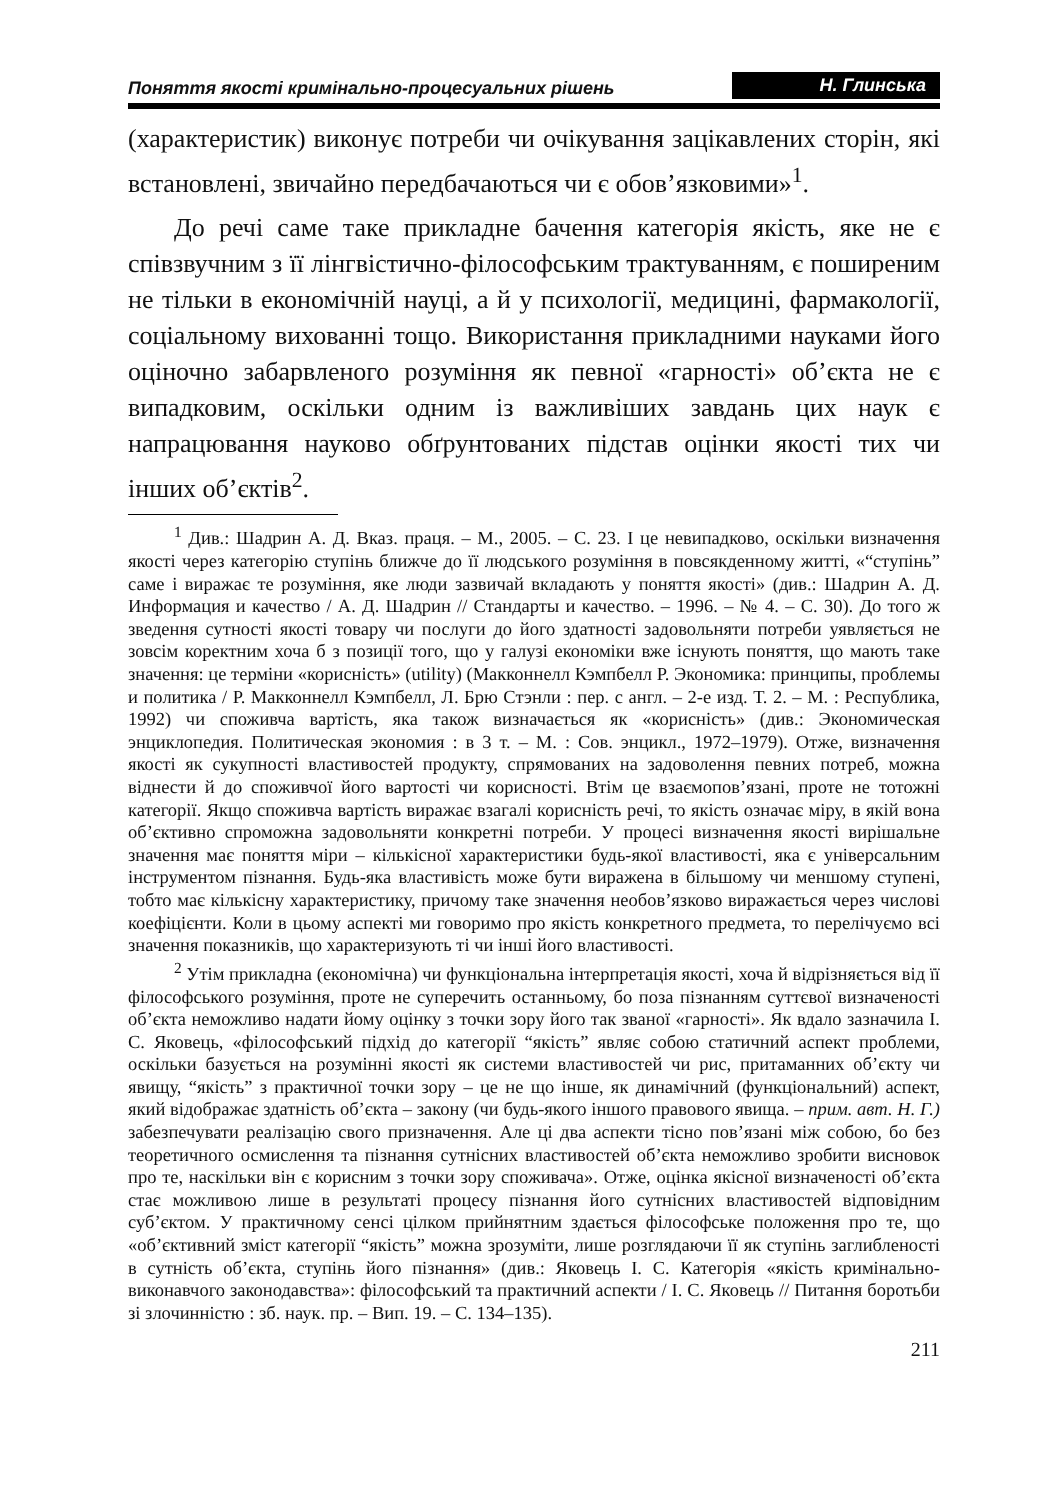Поняття якості кримінально-процесуальних рішень Н. Глинська
(характеристик) виконує потреби чи очікування зацікавлених сторін, які встановлені, звичайно передбачаються чи є обов’язковими»<sup>1</sup>.
До речі саме таке прикладне бачення категорія якість, яке не є співзвучним з її лінгвістично-філософським трактуванням, є поширеним не тільки в економічній науці, а й у психології, медицині, фармакології, соціальному вихованні тощо. Використання прикладними науками його оціночно забарвленого розуміння як певної «гарності» об’єкта не є випадковим, оскільки одним із важливіших завдань цих наук є напрацювання науково обґрунтованих підстав оцінки якості тих чи інших об’єктів<sup>2</sup>.
<sup>1</sup> Див.: Шадрин А. Д. Вказ. праця. – М., 2005. – С. 23. І це невипадково, оскільки визначення якості через категорію ступінь ближче до її людського розуміння в повсякденному житті, «“ступінь” саме і виражає те розуміння, яке люди зазвичай вкладають у поняття якості» (див.: Шадрин А. Д. Информация и качество / А. Д. Шадрин // Стандарты и качество. – 1996. – № 4. – С. 30). До того ж зведення сутності якості товару чи послуги до його здатності задовольняти потреби уявляється не зовсім коректним хоча б з позиції того, що у галузі економіки вже існують поняття, що мають таке значення: це терміни «корисність» (utility) (Макконнелл Кэмпбелл Р. Экономика: принципы, проблемы и политика / Р. Макконнелл Кэмпбелл, Л. Брю Стэнли : пер. с англ. – 2-е изд. Т. 2. – М. : Республика, 1992) чи споживча вартість, яка також визначається як «корисність» (див.: Экономическая энциклопедия. Политическая экономия : в 3 т. – М. : Сов. энцикл., 1972–1979). Отже, визначення якості як сукупності властивостей продукту, спрямованих на задоволення певних потреб, можна віднести й до споживчої його вартості чи корисності. Втім це взаємопов’язані, проте не тотожні категорії. Якщо споживча вартість виражає взагалі корисність речі, то якість означає міру, в якій вона об’єктивно спроможна задовольняти конкретні потреби. У процесі визначення якості вирішальне значення має поняття міри – кількісної характеристики будь-якої властивості, яка є універсальним інструментом пізнання. Будь-яка властивість може бути виражена в більшому чи меншому ступені, тобто має кількісну характеристику, причому таке значення необов’язково виражається через числові коефіцієнти. Коли в цьому аспекті ми говоримо про якість конкретного предмета, то перелічуємо всі значення показників, що характеризують ті чи інші його властивості.
<sup>2</sup> Утім прикладна (економічна) чи функціональна інтерпретація якості, хоча й відрізняється від її філософського розуміння, проте не суперечить останньому, бо поза пізнанням суттєвої визначеності об’єкта неможливо надати йому оцінку з точки зору його так званої «гарності». Як вдало зазначила І. С. Яковець, «філософський підхід до категорії “якість” являє собою статичний аспект проблеми, оскільки базується на розумінні якості як системи властивостей чи рис, притаманних об’єкту чи явищу, “якість” з практичної точки зору – це не що інше, як динамічний (функціональний) аспект, який відображає здатність об’єкта – закону (чи будь-якого іншого правового явища. – прим. авт. Н. Г.) забезпечувати реалізацію свого призначення. Але ці два аспекти тісно пов’язані між собою, бо без теоретичного осмислення та пізнання сутнісних властивостей об’єкта неможливо зробити висновок про те, наскільки він є корисним з точки зору споживача». Отже, оцінка якісної визначеності об’єкта стає можливою лише в результаті процесу пізнання його сутнісних властивостей відповідним суб’єктом. У практичному сенсі цілком прийнятним здається філософське положення про те, що «об’єктивний зміст категорії “якість” можна зрозуміти, лише розглядаючи її як ступінь заглибленості в сутність об’єкта, ступінь його пізнання» (див.: Яковець І. С. Категорія «якість кримінально-виконавчого законодавства»: філософський та практичний аспекти / І. С. Яковець // Питання боротьби зі злочинністю : зб. наук. пр. – Вип. 19. – С. 134–135).
211